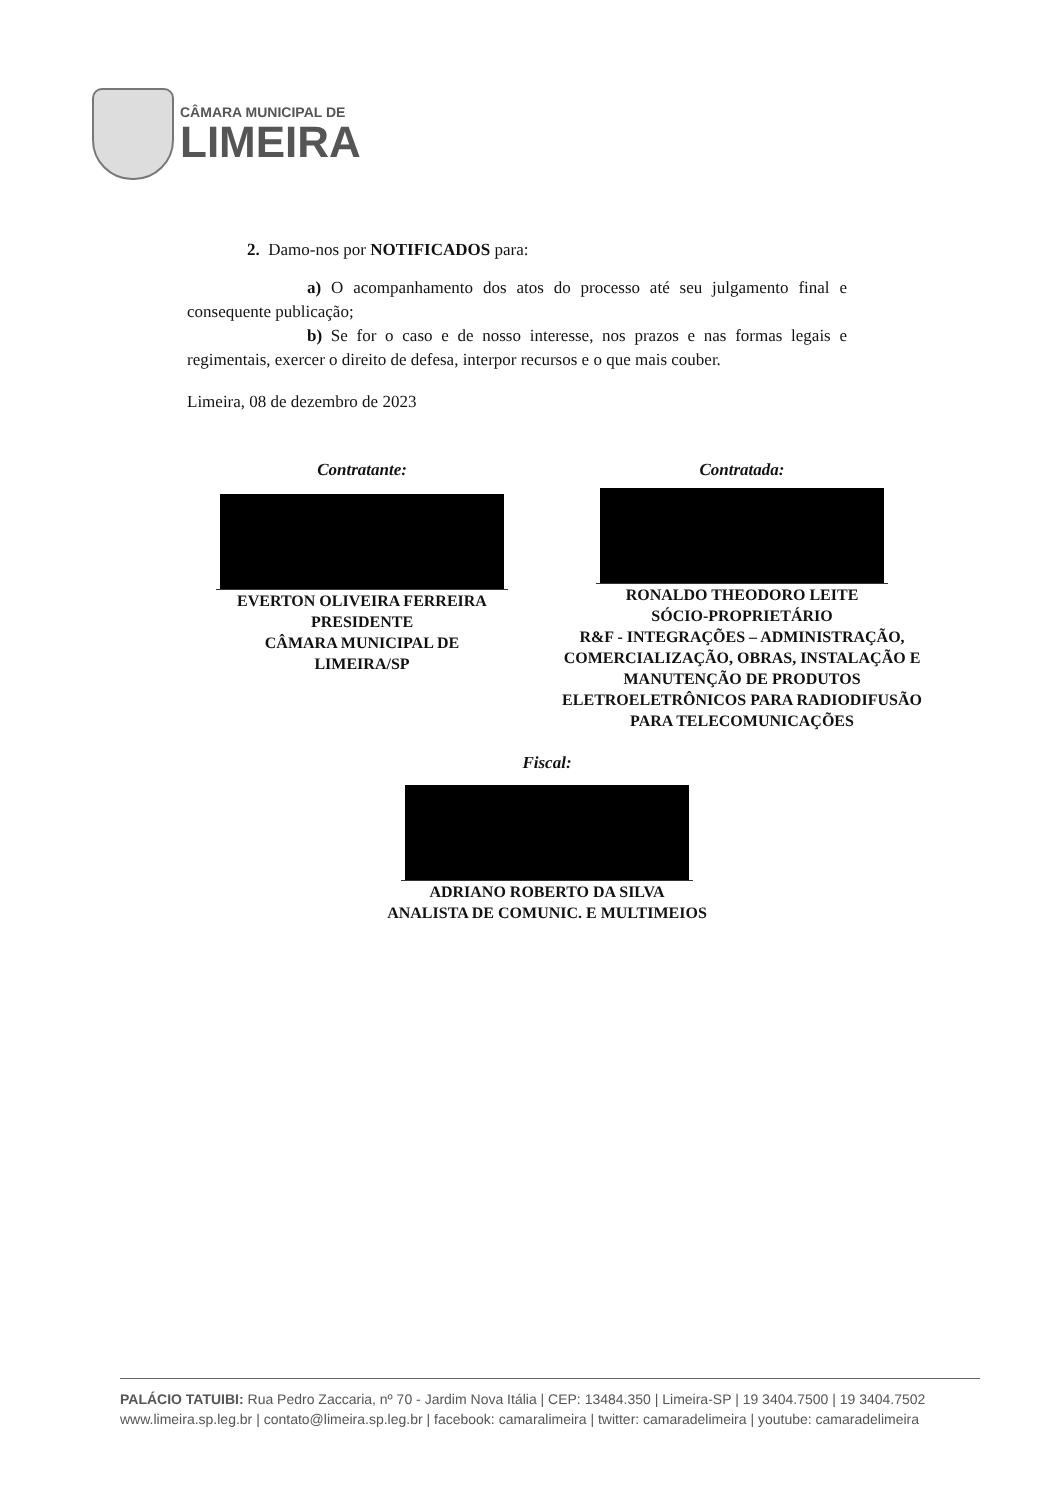CÂMARA MUNICIPAL DE
LIMEIRA
2. Damo-nos por NOTIFICADOS para:
a) O acompanhamento dos atos do processo até seu julgamento final e consequente publicação;
b) Se for o caso e de nosso interesse, nos prazos e nas formas legais e regimentais, exercer o direito de defesa, interpor recursos e o que mais couber.
Limeira, 08 de dezembro de 2023
Contratante:
EVERTON OLIVEIRA FERREIRA
PRESIDENTE
CÂMARA MUNICIPAL DE
LIMEIRA/SP
Contratada:
RONALDO THEODORO LEITE
SÓCIO-PROPRIETÁRIO
R&F - INTEGRAÇÕES – ADMINISTRAÇÃO, COMERCIALIZAÇÃO, OBRAS, INSTALAÇÃO E MANUTENÇÃO DE PRODUTOS ELETROELETRÔNICOS PARA RADIODIFUSÃO PARA TELECOMUNICAÇÕES
Fiscal:
ADRIANO ROBERTO DA SILVA
ANALISTA DE COMUNIC. E MULTIMEIOS
PALÁCIO TATUIBI: Rua Pedro Zaccaria, nº 70 - Jardim Nova Itália | CEP: 13484.350 | Limeira-SP | 19 3404.7500 | 19 3404.7502
www.limeira.sp.leg.br | contato@limeira.sp.leg.br | facebook: camaralimeira | twitter: camaradelimeira | youtube: camaradelimeira